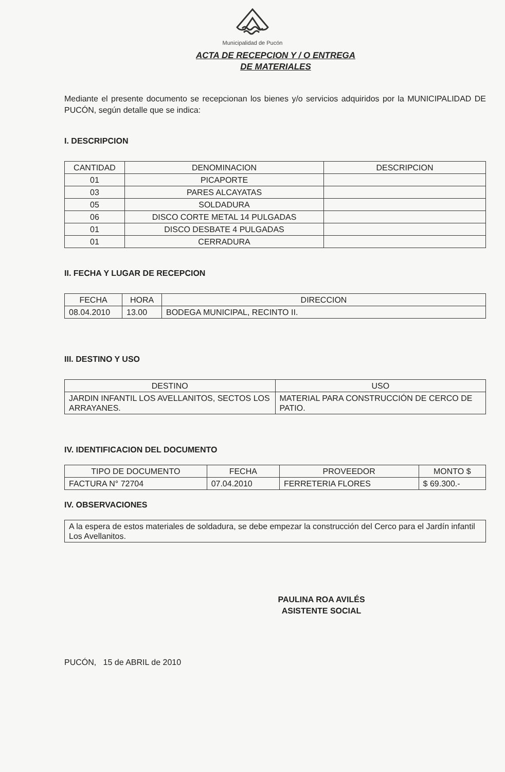Municipalidad de Pucón
ACTA DE RECEPCION Y / O ENTREGA
DE MATERIALES
Mediante el presente documento se recepcionan los bienes y/o servicios adquiridos por la MUNICIPALIDAD DE PUCÓN, según detalle que se indica:
I. DESCRIPCION
| CANTIDAD | DENOMINACION | DESCRIPCION |
| --- | --- | --- |
| 01 | PICAPORTE | |
| 03 | PARES ALCAYATAS | |
| 05 | SOLDADURA | |
| 06 | DISCO CORTE METAL 14 PULGADAS | |
| 01 | DISCO DESBATE 4 PULGADAS | |
| 01 | CERRADURA | |
II. FECHA Y LUGAR DE RECEPCION
| FECHA | HORA | DIRECCION |
| --- | --- | --- |
| 08.04.2010 | 13.00 | BODEGA MUNICIPAL, RECINTO II. |
III. DESTINO Y USO
| DESTINO | USO |
| --- | --- |
| JARDIN INFANTIL LOS AVELLANITOS, SECTOS LOS ARRAYANES. | MATERIAL PARA CONSTRUCCIÓN DE CERCO DE PATIO. |
IV. IDENTIFICACION DEL DOCUMENTO
| TIPO DE DOCUMENTO | FECHA | PROVEEDOR | MONTO $ |
| --- | --- | --- | --- |
| FACTURA N° 72704 | 07.04.2010 | FERRETERIA FLORES | $ 69.300.- |
IV. OBSERVACIONES
| A la espera de estos materiales de soldadura, se debe empezar la construcción del Cerco para el Jardín infantil Los Avellanitos. |
PAULINA ROA AVILÉS
ASISTENTE SOCIAL
PUCÓN, 15 de ABRIL de 2010